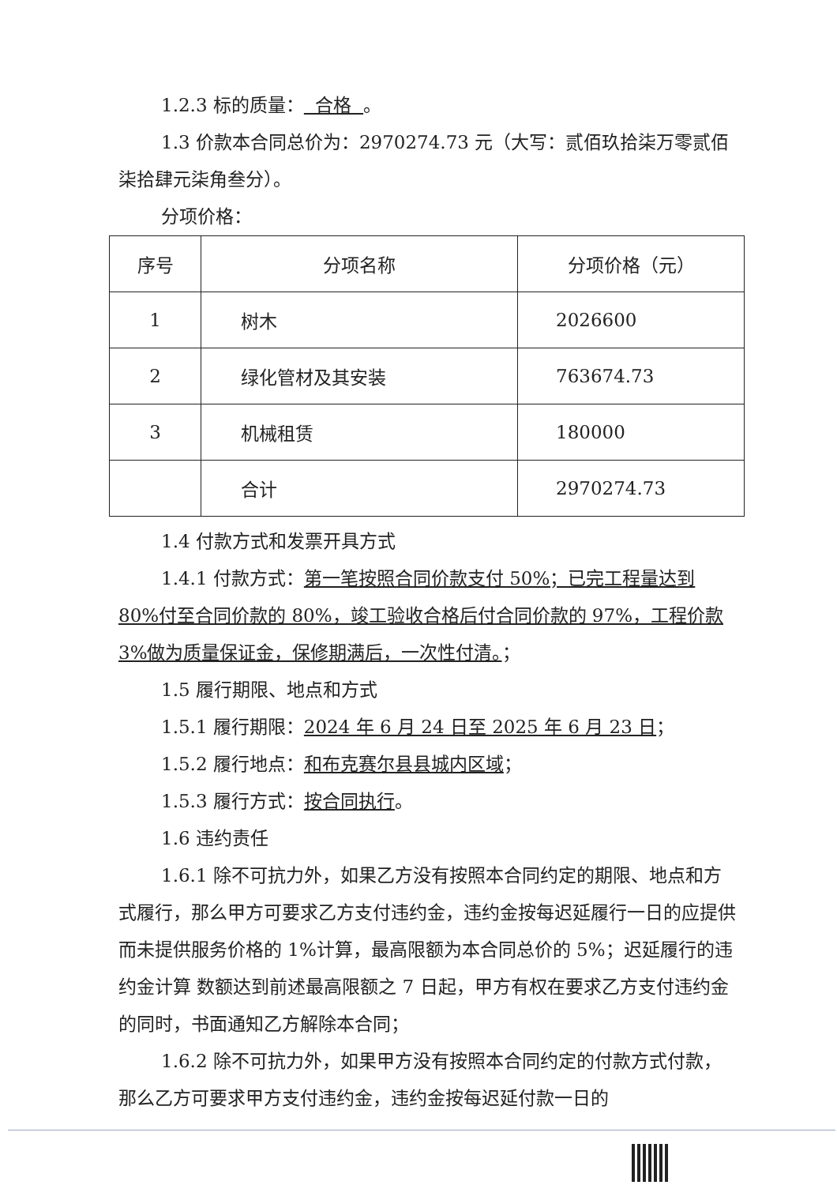1.2.3 标的质量： 合格 。
1.3 价款本合同总价为：2970274.73 元（大写：贰佰玖拾柒万零贰佰柒拾肆元柒角叁分）。
分项价格：
| 序号 | 分项名称 | 分项价格（元） |
| 1 | 树木 | 2026600 |
| 2 | 绿化管材及其安装 | 763674.73 |
| 3 | 机械租赁 | 180000 |
| | 合计 | 2970274.73 |
1.4 付款方式和发票开具方式
1.4.1 付款方式：第一笔按照合同价款支付 50%；已完工程量达到 80%付至合同价款的 80%，竣工验收合格后付合同价款的 97%，工程价款 3%做为质量保证金，保修期满后，一次性付清。；
1.5 履行期限、地点和方式
1.5.1 履行期限：2024 年 6 月 24 日至 2025 年 6 月 23 日；
1.5.2 履行地点：和布克赛尔县县城内区域；
1.5.3 履行方式：按合同执行。
1.6 违约责任
1.6.1 除不可抗力外，如果乙方没有按照本合同约定的期限、地点和方式履行，那么甲方可要求乙方支付违约金，违约金按每迟延履行一日的应提供而未提供服务价格的 1%计算，最高限额为本合同总价的 5%；迟延履行的违约金计算 数额达到前述最高限额之 7 日起，甲方有权在要求乙方支付违约金的同时，书面通知乙方解除本合同；
1.6.2 除不可抗力外，如果甲方没有按照本合同约定的付款方式付款，那么乙方可要求甲方支付违约金，违约金按每迟延付款一日的